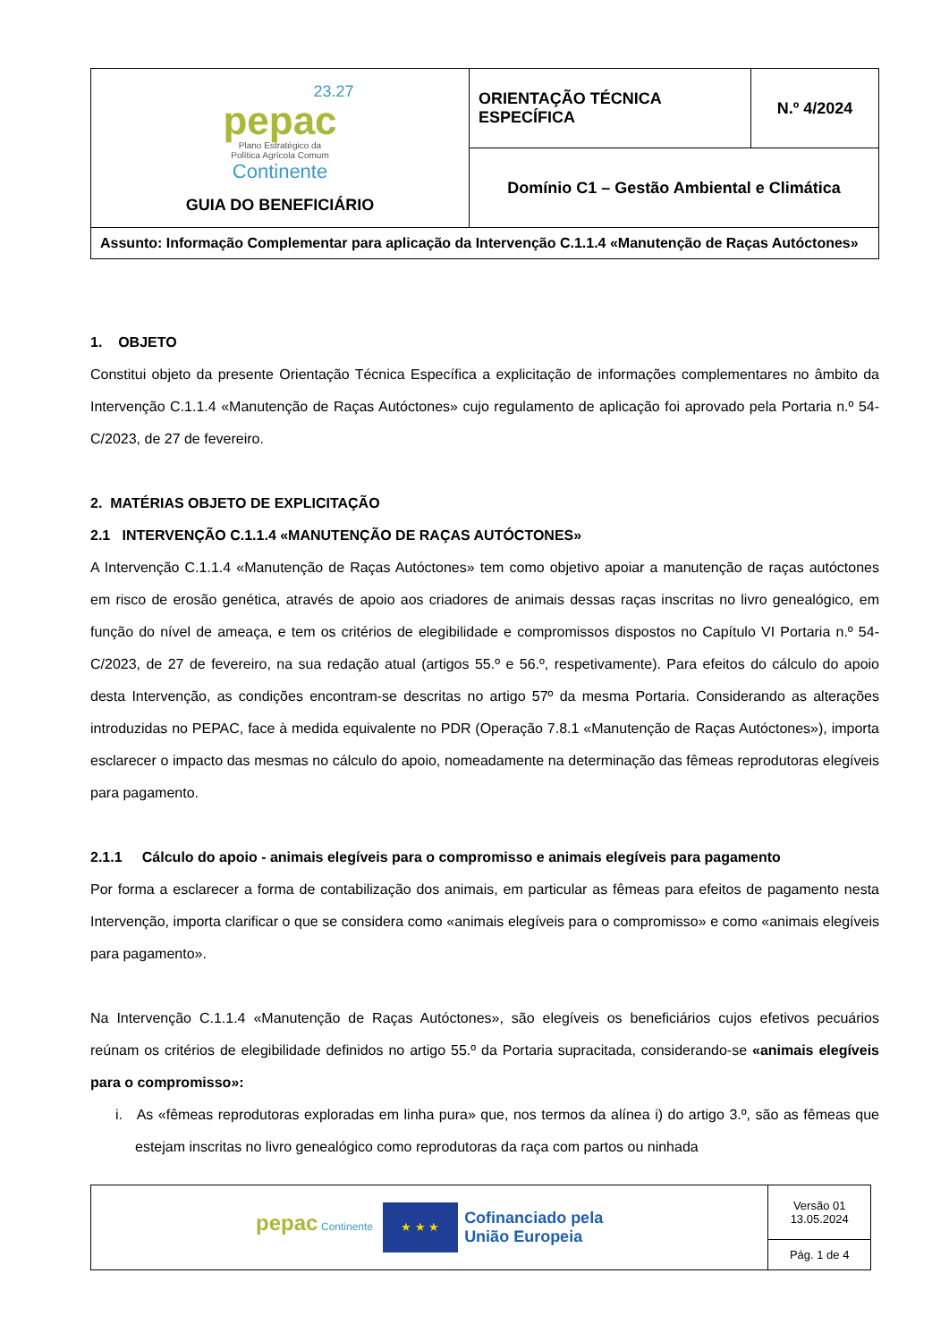| 23.27 pepac Plano Estratégico da Política Agrícola Comum Continente GUIA DO BENEFICIÁRIO | ORIENTAÇÃO TÉCNICA ESPECÍFICA | N.º 4/2024 |
| | Domínio C1 – Gestão Ambiental e Climática | |
| Assunto: Informação Complementar para aplicação da Intervenção C.1.1.4 «Manutenção de Raças Autóctones» | | |
1. OBJETO
Constitui objeto da presente Orientação Técnica Específica a explicitação de informações complementares no âmbito da Intervenção C.1.1.4 «Manutenção de Raças Autóctones» cujo regulamento de aplicação foi aprovado pela Portaria n.º 54-C/2023, de 27 de fevereiro.
2. MATÉRIAS OBJETO DE EXPLICITAÇÃO
2.1 INTERVENÇÃO C.1.1.4 «MANUTENÇÃO DE RAÇAS AUTÓCTONES»
A Intervenção C.1.1.4 «Manutenção de Raças Autóctones» tem como objetivo apoiar a manutenção de raças autóctones em risco de erosão genética, através de apoio aos criadores de animais dessas raças inscritas no livro genealógico, em função do nível de ameaça, e tem os critérios de elegibilidade e compromissos dispostos no Capítulo VI Portaria n.º 54-C/2023, de 27 de fevereiro, na sua redação atual (artigos 55.º e 56.º, respetivamente). Para efeitos do cálculo do apoio desta Intervenção, as condições encontram-se descritas no artigo 57º da mesma Portaria. Considerando as alterações introduzidas no PEPAC, face à medida equivalente no PDR (Operação 7.8.1 «Manutenção de Raças Autóctones»), importa esclarecer o impacto das mesmas no cálculo do apoio, nomeadamente na determinação das fêmeas reprodutoras elegíveis para pagamento.
2.1.1 Cálculo do apoio - animais elegíveis para o compromisso e animais elegíveis para pagamento
Por forma a esclarecer a forma de contabilização dos animais, em particular as fêmeas para efeitos de pagamento nesta Intervenção, importa clarificar o que se considera como «animais elegíveis para o compromisso» e como «animais elegíveis para pagamento».
Na Intervenção C.1.1.4 «Manutenção de Raças Autóctones», são elegíveis os beneficiários cujos efetivos pecuários reúnam os critérios de elegibilidade definidos no artigo 55.º da Portaria supracitada, considerando-se «animais elegíveis para o compromisso»:
i. As «fêmeas reprodutoras exploradas em linha pura» que, nos termos da alínea i) do artigo 3.º, são as fêmeas que estejam inscritas no livro genealógico como reprodutoras da raça com partos ou ninhada
| pepac Continente ★ ★ ★ Cofinanciado pela União Europeia | Versão 01 13.05.2024 |
| | Pág. 1 de 4 |